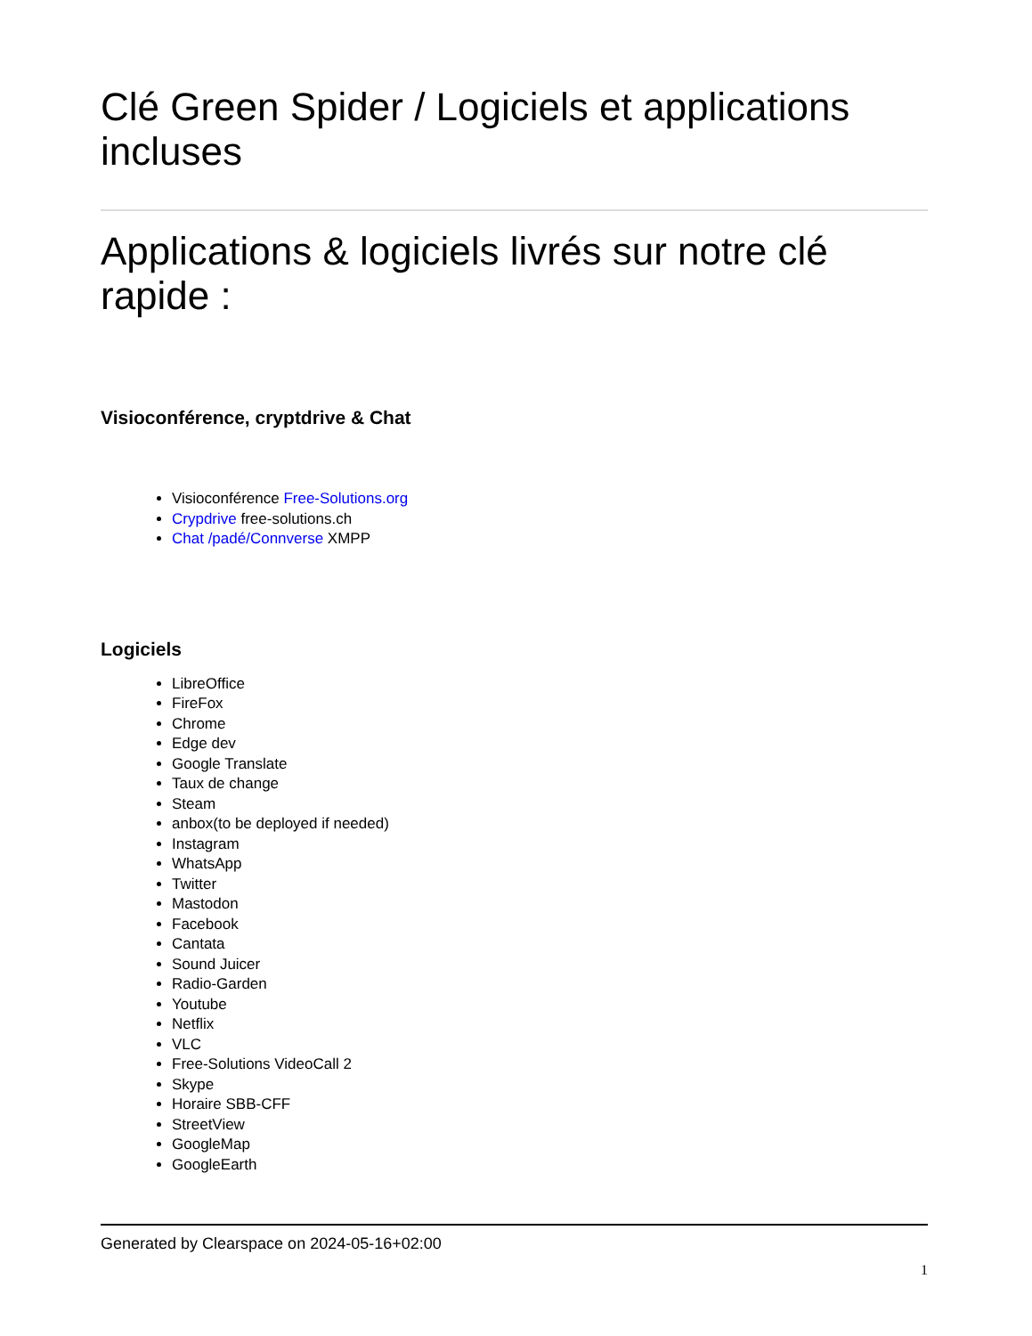Clé Green Spider / Logiciels et applications incluses
Applications & logiciels livrés sur notre clé rapide :
Visioconférence, cryptdrive & Chat
Visioconférence Free-Solutions.org
Crypdrive free-solutions.ch
Chat /padé/Connverse XMPP
Logiciels
LibreOffice
FireFox
Chrome
Edge dev
Google Translate
Taux de change
Steam
anbox(to be deployed if needed)
Instagram
WhatsApp
Twitter
Mastodon
Facebook
Cantata
Sound Juicer
Radio-Garden
Youtube
Netflix
VLC
Free-Solutions VideoCall 2
Skype
Horaire SBB-CFF
StreetView
GoogleMap
GoogleEarth
Generated by Clearspace on 2024-05-16+02:00
1